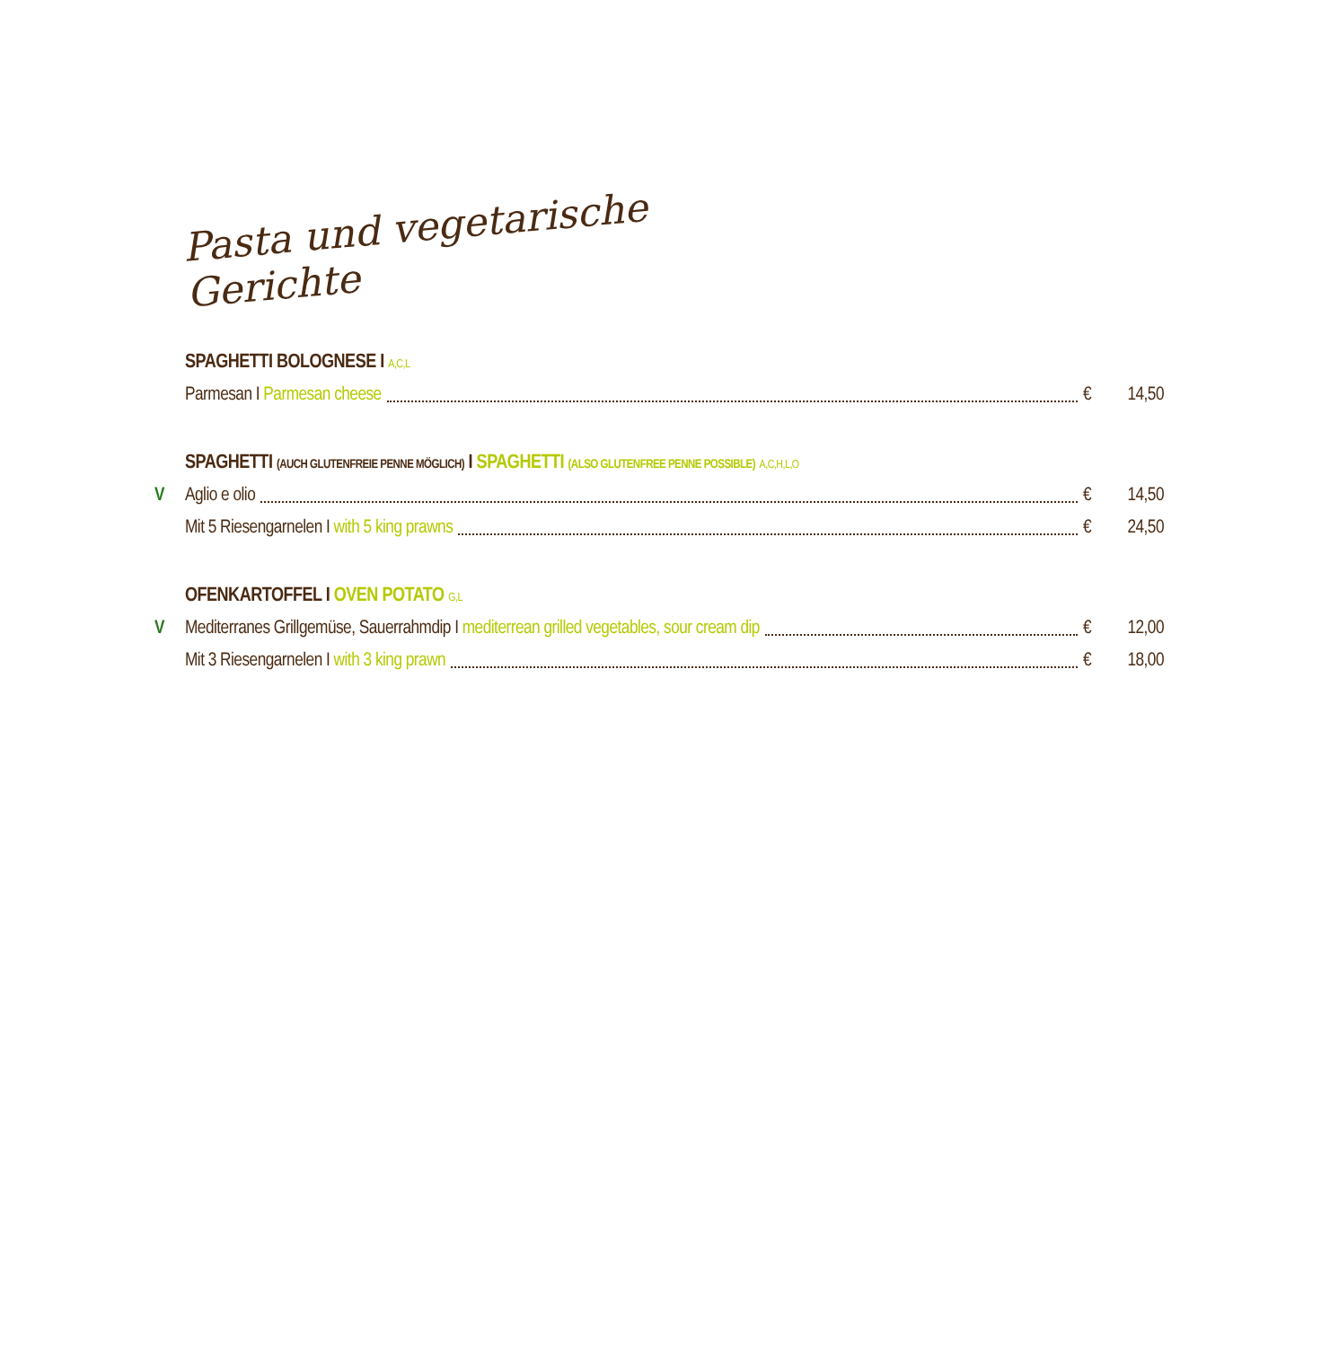Pasta und vegetarische Gerichte
SPAGHETTI BOLOGNESE I A,C,L
Parmesan I Parmesan cheese € 14,50
SPAGHETTI (AUCH GLUTENFREIE PENNE MÖGLICH) I SPAGHETTI (ALSO GLUTENFREE PENNE POSSIBLE) A,C,H,L,O
V Aglio e olio € 14,50
Mit 5 Riesengarnelen I with 5 king prawns € 24,50
OFENKARTOFFEL I OVEN POTATO G,L
V Mediterranes Grillgemüse, Sauerrahmdip I mediterrean grilled vegetables, sour cream dip € 12,00
Mit 3 Riesengarnelen I with 3 king prawn € 18,00